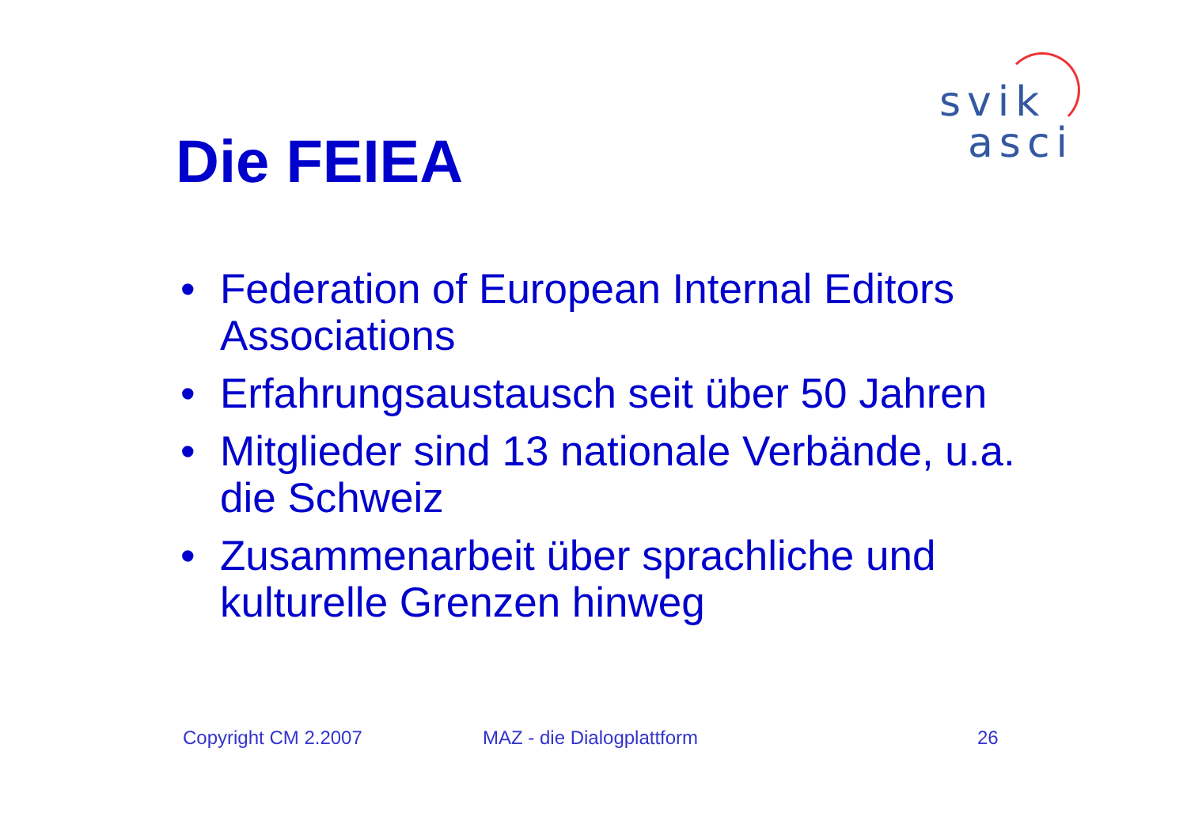svik
asci
Die FEIEA
• Federation of European Internal Editors Associations
• Erfahrungsaustausch seit über 50 Jahren
• Mitglieder sind 13 nationale Verbände, u.a. die Schweiz
• Zusammenarbeit über sprachliche und kulturelle Grenzen hinweg
Copyright CM 2.2007 MAZ - die Dialogplattform 26